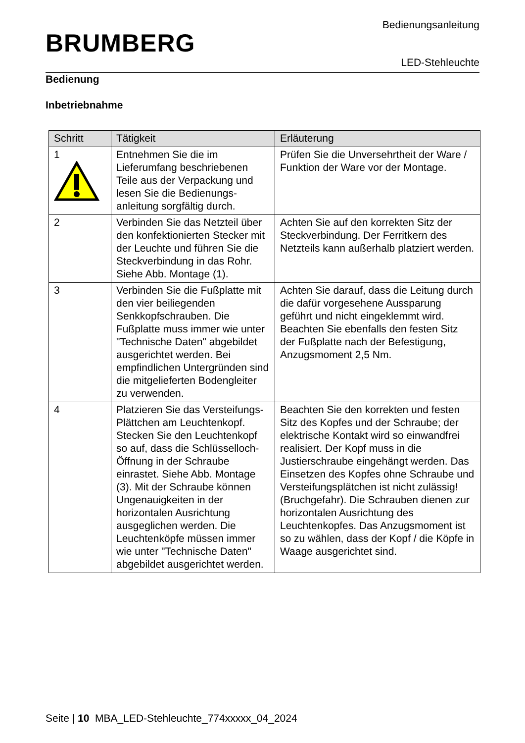BRUMBERG
Bedienungsanleitung
LED-Stehleuchte
Bedienung
Inbetriebnahme
| Schritt | Tätigkeit | Erläuterung |
| --- | --- | --- |
| 1 | Entnehmen Sie die im Lieferumfang beschriebenen Teile aus der Verpackung und lesen Sie die Bedienungs-anleitung sorgfältig durch. | Prüfen Sie die Unversehrtheit der Ware / Funktion der Ware vor der Montage. |
| 2 | Verbinden Sie das Netzteil über den konfektionierten Stecker mit der Leuchte und führen Sie die Steckverbindung in das Rohr. Siehe Abb. Montage (1). | Achten Sie auf den korrekten Sitz der Steckverbindung. Der Ferritkern des Netzteils kann außerhalb platziert werden. |
| 3 | Verbinden Sie die Fußplatte mit den vier beiliegenden Senkkopfschrauben. Die Fußplatte muss immer wie unter "Technische Daten" abgebildet ausgerichtet werden. Bei empfindlichen Untergründen sind die mitgelieferten Bodengleiter zu verwenden. | Achten Sie darauf, dass die Leitung durch die dafür vorgesehene Aussparung geführt und nicht eingeklemmt wird. Beachten Sie ebenfalls den festen Sitz der Fußplatte nach der Befestigung, Anzugsmoment 2,5 Nm. |
| 4 | Platzieren Sie das Versteifungs-Plättchen am Leuchtenkopf. Stecken Sie den Leuchtenkopf so auf, dass die Schlüsselloch-Öffnung in der Schraube einrastet. Siehe Abb. Montage (3). Mit der Schraube können Ungenauigkeiten in der horizontalen Ausrichtung ausgeglichen werden. Die Leuchtenköpfe müssen immer wie unter "Technische Daten" abgebildet ausgerichtet werden. | Beachten Sie den korrekten und festen Sitz des Kopfes und der Schraube; der elektrische Kontakt wird so einwandfrei realisiert. Der Kopf muss in die Justierschraube eingehängt werden. Das Einsetzen des Kopfes ohne Schraube und Versteifungsplätchen ist nicht zulässig! (Bruchgefahr). Die Schrauben dienen zur horizontalen Ausrichtung des Leuchtenkopfes. Das Anzugsmoment ist so zu wählen, dass der Kopf / die Köpfe in Waage ausgerichtet sind. |
Seite | 10 MBA_LED-Stehleuchte_774xxxxx_04_2024